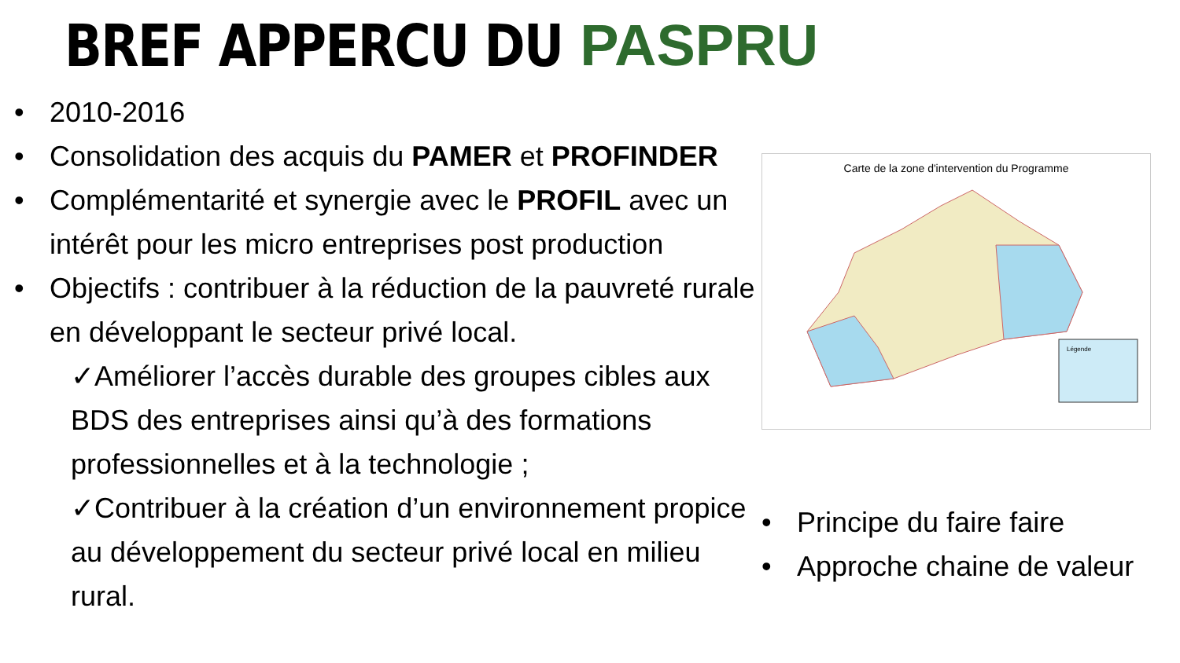BREF APPERCU DU PASPRU
• 2010-2016
• Consolidation des acquis du PAMER et PROFINDER
• Complémentarité et synergie avec le PROFIL avec un intérêt pour les micro entreprises post production
• Objectifs : contribuer à la réduction de la pauvreté rurale en développant le secteur privé local.
✓Améliorer l’accès durable des groupes cibles aux BDS des entreprises ainsi qu’à des formations professionnelles et à la technologie ;
✓Contribuer à la création d’un environnement propice au développement du secteur privé local en milieu rural.
Carte de la zone d'intervention du Programme
Légende
• Principe du faire faire
• Approche chaine de valeur